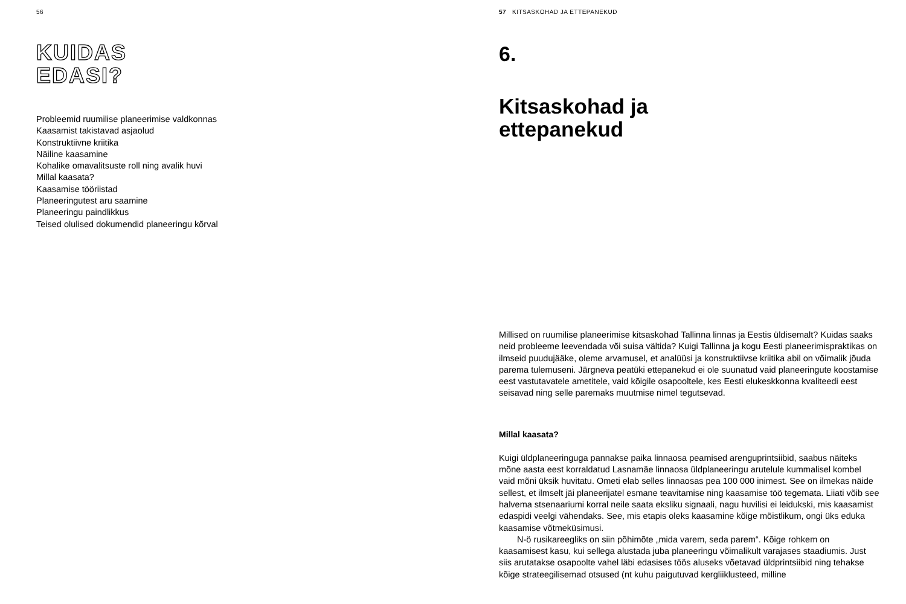56
KUIDAS
EDASI?
Probleemid ruumilise planeerimise valdkonnas
Kaasamist takistavad asjaolud
Konstruktiivne kriitika
Näiline kaasamine
Kohalike omavalitsuste roll ning avalik huvi
Millal kaasata?
Kaasamise tööriistad
Planeeringutest aru saamine
Planeeringu paindlikkus
Teised olulised dokumendid planeeringu kõrval
57 KITSASKOHAD JA ETTEPANEKUD
6.
Kitsaskohad ja
ettepanekud
Millised on ruumilise planeerimise kitsaskohad Tallinna linnas ja Eestis üldisemalt? Kuidas saaks neid probleeme leevendada või suisa vältida? Kuigi Tallinna ja kogu Eesti planeeri­mispraktikas on ilmseid puudujääke, oleme arvamusel, et analüüsi ja konstruktiivse kriitika abil on võimalik jõuda parema tulemuseni. Järgneva peatüki ettepanekud ei ole suunatud vaid planeeringute koostamise eest vastutavatele ametitele, vaid kõigile osapooltele, kes Eesti elukeskkonna kvaliteedi eest seisavad ning selle paremaks muutmise nimel tegutsevad.
Millal kaasata?
Kuigi üldplaneeringuga pannakse paika linnaosa peamised arenguprintsiibid, saabus näi­teks mõne aasta eest korraldatud Lasnamäe linnaosa üldplaneeringu arutelule kummalisel kombel vaid mõni üksik huvitatu. Ometi elab selles linnaosas pea 100 000 inimest. See on ilmekas näide sellest, et ilmselt jäi planeerijatel esmane teavitamise ning kaasamise töö tegemata. Liiati võib see halvema stsenaariumi korral neile saata eksliku signaali, nagu huvilisi ei leidukski, mis kaasamist edaspidi veelgi vähendaks. See, mis etapis oleks kaasamine kõige mõistlikum, ongi üks eduka kaasamise võtmeküsimusi.
N-ö rusikareegliks on siin põhimõte „mida varem, seda parem“. Kõige rohkem on kaasamisest kasu, kui sellega alustada juba planeeringu võimalikult varajases staadiumis. Just siis arutatakse osapoolte vahel läbi edasises töös aluseks võetavad üldprintsiibid ning tehakse kõige strateegilisemad otsused (nt kuhu paigutuvad kergliiklusteed, milline